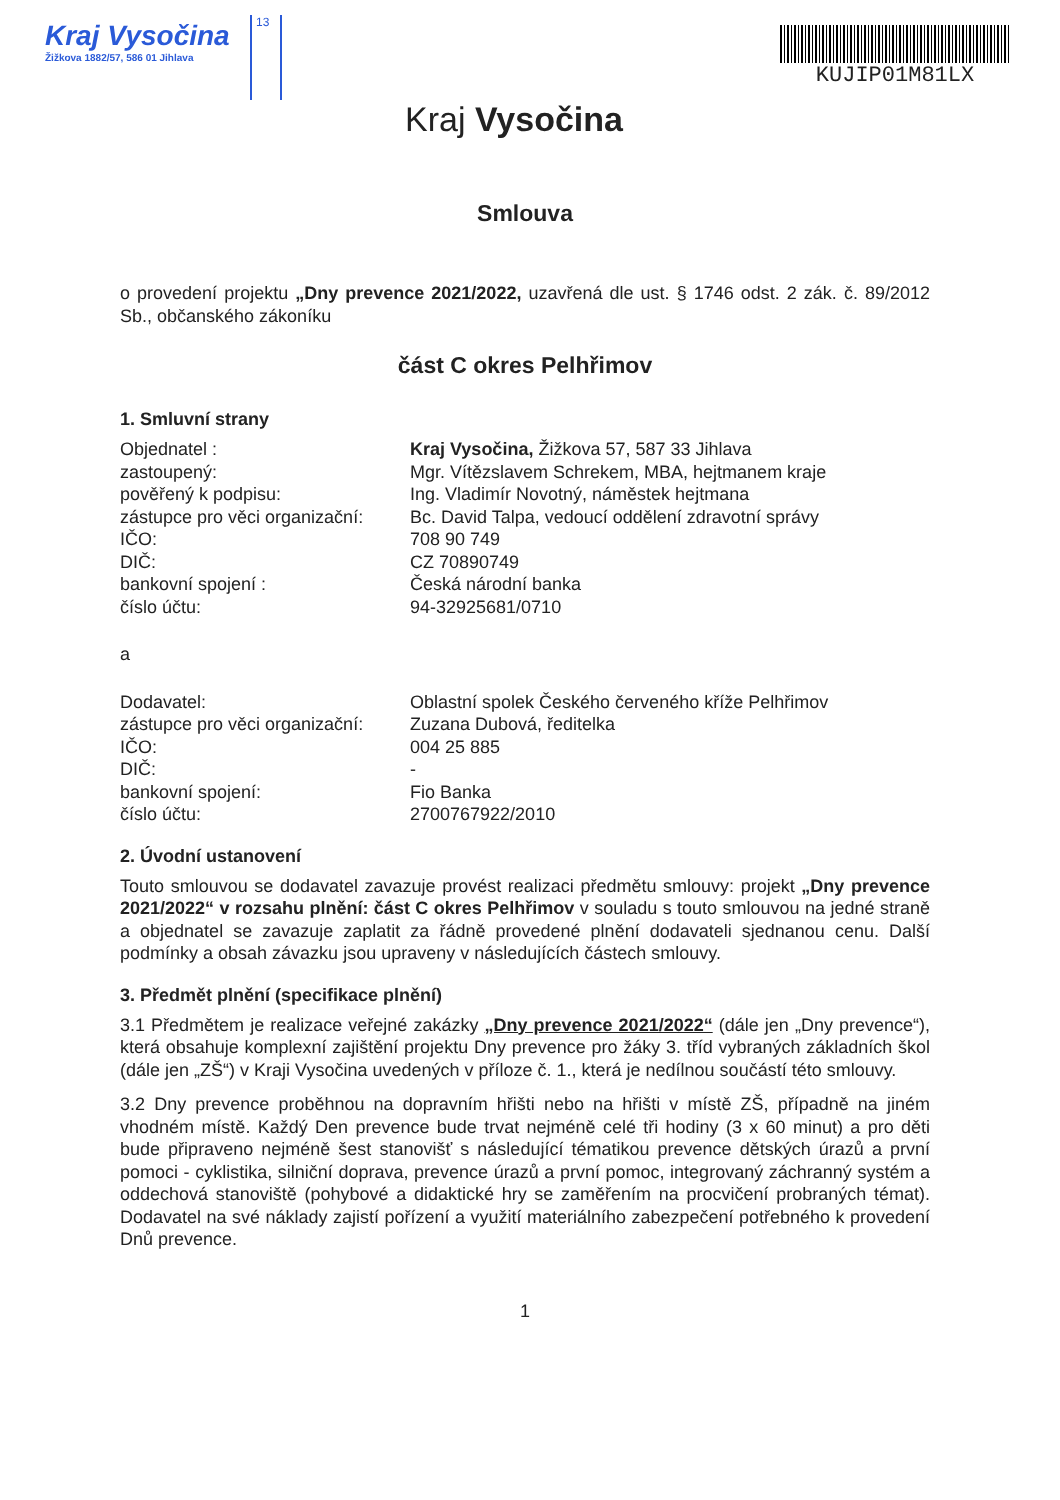Kraj Vysočina
Žižkova 1882/57, 586 01 Jihlava
13
Kraj Vysočina
KUJIP01M81LX
Smlouva
o provedení projektu „Dny prevence 2021/2022, uzavřená dle ust. § 1746 odst. 2 zák. č. 89/2012 Sb., občanského zákoníku
část C okres Pelhřimov
1. Smluvní strany
Objednatel : Kraj Vysočina, Žižkova 57, 587 33 Jihlava
zastoupený: Mgr. Vítězslavem Schrekem, MBA, hejtmanem kraje
pověřený k podpisu: Ing. Vladimír Novotný, náměstek hejtmana
zástupce pro věci organizační: Bc. David Talpa, vedoucí oddělení zdravotní správy
IČO: 708 90 749
DIČ: CZ 70890749
bankovní spojení : Česká národní banka
číslo účtu: 94-32925681/0710
a
Dodavatel: Oblastní spolek Českého červeného kříže Pelhřimov
zástupce pro věci organizační: Zuzana Dubová, ředitelka
IČO: 004 25 885
DIČ: -
bankovní spojení: Fio Banka
číslo účtu: 2700767922/2010
2. Úvodní ustanovení
Touto smlouvou se dodavatel zavazuje provést realizaci předmětu smlouvy: projekt „Dny prevence 2021/2022“ v rozsahu plnění: část C okres Pelhřimov v souladu s touto smlouvou na jedné straně a objednatel se zavazuje zaplatit za řádně provedené plnění dodavateli sjednanou cenu. Další podmínky a obsah závazku jsou upraveny v následujících částech smlouvy.
3. Předmět plnění (specifikace plnění)
3.1 Předmětem je realizace veřejné zakázky „Dny prevence 2021/2022“ (dále jen „Dny prevence“), která obsahuje komplexní zajištění projektu Dny prevence pro žáky 3. tříd vybraných základních škol (dále jen „ZŠ“) v Kraji Vysočina uvedených v příloze č. 1., která je nedílnou součástí této smlouvy.
3.2 Dny prevence proběhnou na dopravním hřišti nebo na hřišti v místě ZŠ, případně na jiném vhodném místě. Každý Den prevence bude trvat nejméně celé tři hodiny (3 x 60 minut) a pro děti bude připraveno nejméně šest stanovišť s následující tématikou prevence dětských úrazů a první pomoci - cyklistika, silniční doprava, prevence úrazů a první pomoc, integrovaný záchranný systém a oddechová stanoviště (pohybové a didaktické hry se zaměřením na procvičení probraných témat). Dodavatel na své náklady zajistí pořízení a využití materiálního zabezpečení potřebného k provedení Dnů prevence.
1